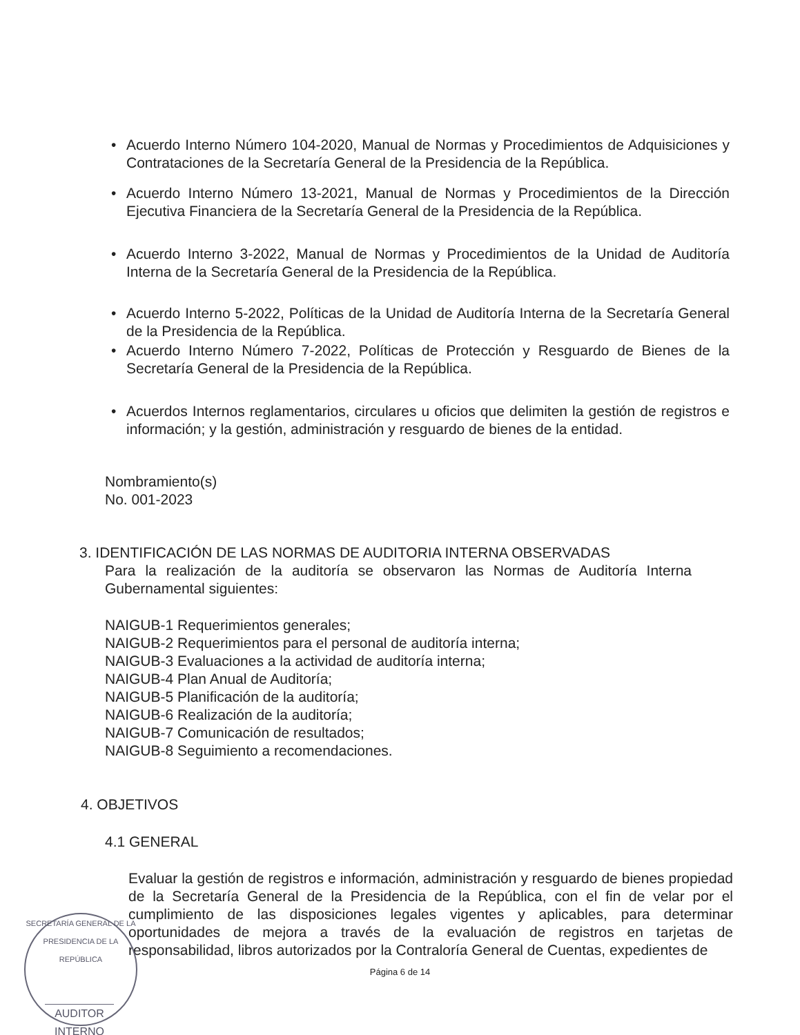• Acuerdo Interno Número 104-2020, Manual de Normas y Procedimientos de Adquisiciones y Contrataciones de la Secretaría General de la Presidencia de la República.
• Acuerdo Interno Número 13-2021, Manual de Normas y Procedimientos de la Dirección Ejecutiva Financiera de la Secretaría General de la Presidencia de la República.
• Acuerdo Interno 3-2022, Manual de Normas y Procedimientos de la Unidad de Auditoría Interna de la Secretaría General de la Presidencia de la República.
• Acuerdo Interno 5-2022, Políticas de la Unidad de Auditoría Interna de la Secretaría General de la Presidencia de la República.
• Acuerdo Interno Número 7-2022, Políticas de Protección y Resguardo de Bienes de la Secretaría General de la Presidencia de la República.
• Acuerdos Internos reglamentarios, circulares u oficios que delimiten la gestión de registros e información; y la gestión, administración y resguardo de bienes de la entidad.
Nombramiento(s)
No. 001-2023
3. IDENTIFICACIÓN DE LAS NORMAS DE AUDITORIA INTERNA OBSERVADAS
Para la realización de la auditoría se observaron las Normas de Auditoría Interna Gubernamental siguientes:
NAIGUB-1 Requerimientos generales;
NAIGUB-2 Requerimientos para el personal de auditoría interna;
NAIGUB-3 Evaluaciones a la actividad de auditoría interna;
NAIGUB-4 Plan Anual de Auditoría;
NAIGUB-5 Planificación de la auditoría;
NAIGUB-6 Realización de la auditoría;
NAIGUB-7 Comunicación de resultados;
NAIGUB-8 Seguimiento a recomendaciones.
4. OBJETIVOS
4.1 GENERAL
Evaluar la gestión de registros e información, administración y resguardo de bienes propiedad de la Secretaría General de la Presidencia de la República, con el fin de velar por el cumplimiento de las disposiciones legales vigentes y aplicables, para determinar oportunidades de mejora a través de la evaluación de registros en tarjetas de responsabilidad, libros autorizados por la Contraloría General de Cuentas, expedientes de
Página 6 de 14
SECRETARÍA GENERAL DE LA PRESIDENCIA DE LA REPÚBLICA
AUDITOR INTERNO